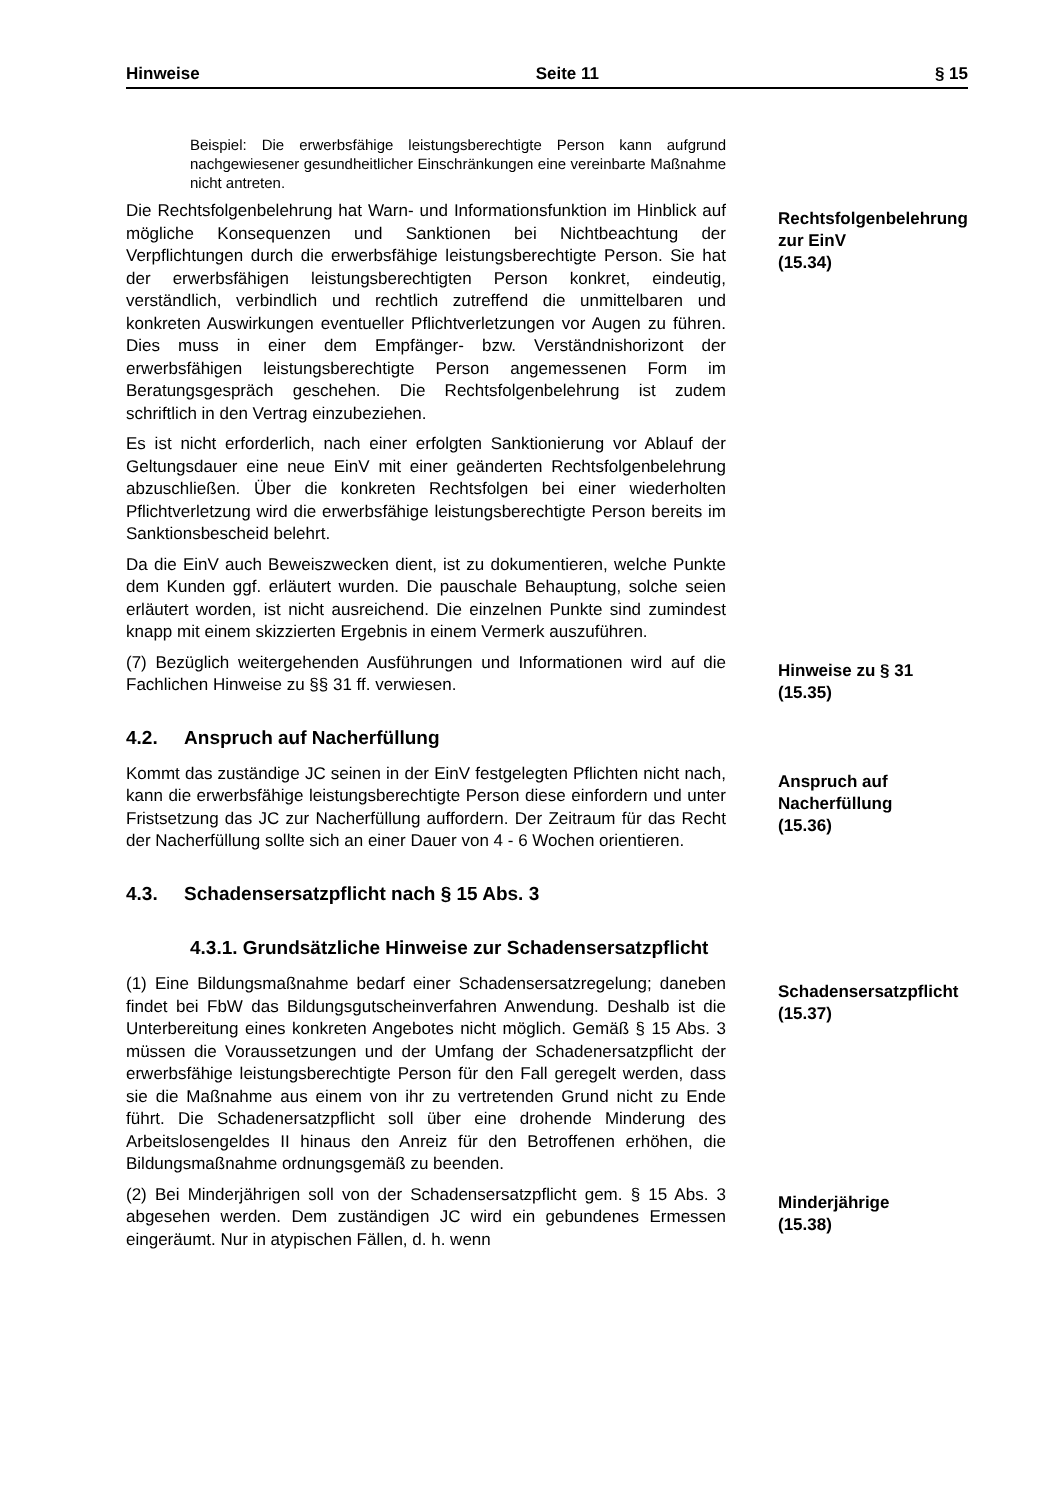Hinweise Seite 11 § 15
Beispiel: Die erwerbsfähige leistungsberechtigte Person kann aufgrund nachgewiesener gesundheitlicher Einschränkungen eine vereinbarte Maßnahme nicht antreten.
Die Rechtsfolgenbelehrung hat Warn- und Informationsfunktion im Hinblick auf mögliche Konsequenzen und Sanktionen bei Nichtbeachtung der Verpflichtungen durch die erwerbsfähige leistungsberechtigte Person. Sie hat der erwerbsfähigen leistungsberechtigten Person konkret, eindeutig, verständlich, verbindlich und rechtlich zutreffend die unmittelbaren und konkreten Auswirkungen eventueller Pflichtverletzungen vor Augen zu führen. Dies muss in einer dem Empfänger- bzw. Verständnishorizont der erwerbsfähigen leistungsberechtigte Person angemessenen Form im Beratungsgespräch geschehen. Die Rechtsfolgenbelehrung ist zudem schriftlich in den Vertrag einzubeziehen.
Es ist nicht erforderlich, nach einer erfolgten Sanktionierung vor Ablauf der Geltungsdauer eine neue EinV mit einer geänderten Rechtsfolgenbelehrung abzuschließen. Über die konkreten Rechtsfolgen bei einer wiederholten Pflichtverletzung wird die erwerbsfähige leistungsberechtigte Person bereits im Sanktionsbescheid belehrt.
Da die EinV auch Beweiszwecken dient, ist zu dokumentieren, welche Punkte dem Kunden ggf. erläutert wurden. Die pauschale Behauptung, solche seien erläutert worden, ist nicht ausreichend. Die einzelnen Punkte sind zumindest knapp mit einem skizzierten Ergebnis in einem Vermerk auszuführen.
Rechtsfolgenbelehrung zur EinV
(15.34)
(7) Bezüglich weitergehenden Ausführungen und Informationen wird auf die Fachlichen Hinweise zu §§ 31 ff. verwiesen.
Hinweise zu § 31
(15.35)
4.2. Anspruch auf Nacherfüllung
Kommt das zuständige JC seinen in der EinV festgelegten Pflichten nicht nach, kann die erwerbsfähige leistungsberechtigte Person diese einfordern und unter Fristsetzung das JC zur Nacherfüllung auffordern. Der Zeitraum für das Recht der Nacherfüllung sollte sich an einer Dauer von 4 - 6 Wochen orientieren.
Anspruch auf Nacherfüllung
(15.36)
4.3. Schadensersatzpflicht nach § 15 Abs. 3
4.3.1. Grundsätzliche Hinweise zur Schadensersatzpflicht
(1) Eine Bildungsmaßnahme bedarf einer Schadensersatzregelung; daneben findet bei FbW das Bildungsgutscheinverfahren Anwendung. Deshalb ist die Unterbereitung eines konkreten Angebotes nicht möglich. Gemäß § 15 Abs. 3 müssen die Voraussetzungen und der Umfang der Schadenersatzpflicht der erwerbsfähige leistungsberechtigte Person für den Fall geregelt werden, dass sie die Maßnahme aus einem von ihr zu vertretenden Grund nicht zu Ende führt. Die Schadenersatzpflicht soll über eine drohende Minderung des Arbeitslosengeldes II hinaus den Anreiz für den Betroffenen erhöhen, die Bildungsmaßnahme ordnungsgemäß zu beenden.
Schadensersatzpflicht
(15.37)
(2) Bei Minderjährigen soll von der Schadensersatzpflicht gem. § 15 Abs. 3 abgesehen werden. Dem zuständigen JC wird ein gebundenes Ermessen eingeräumt. Nur in atypischen Fällen, d. h. wenn
Minderjährige
(15.38)